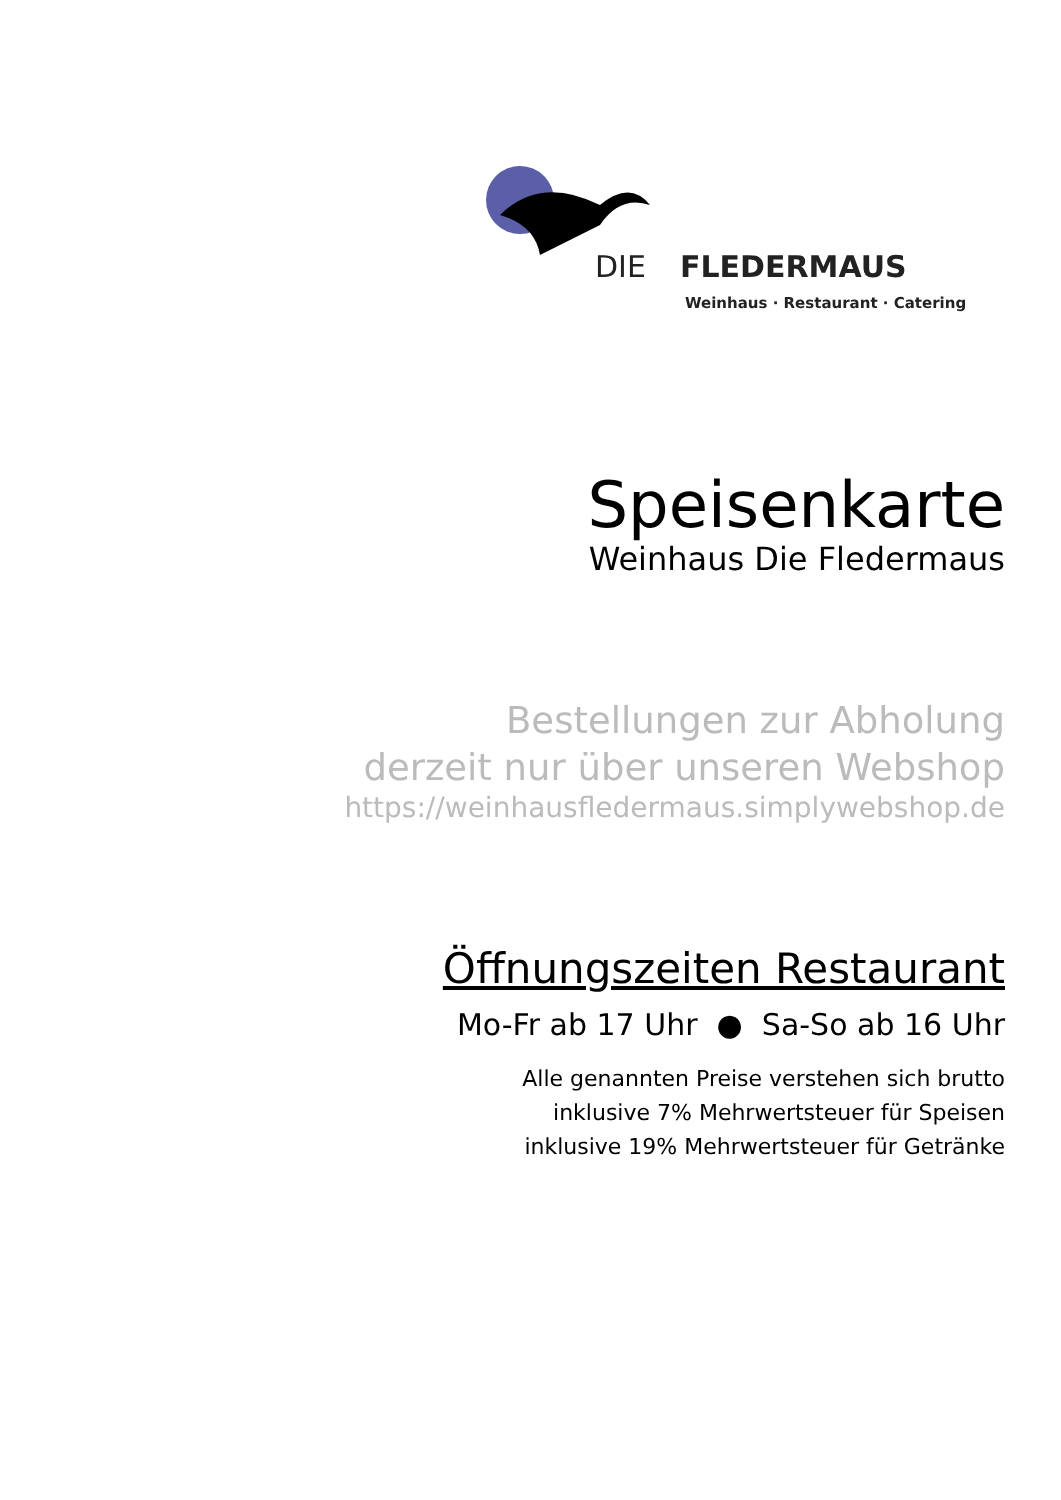DIE
FLEDERMAUS
Weinhaus · Restaurant · Catering
Speisenkarte
Weinhaus Die Fledermaus
Bestellungen zur Abholung
derzeit nur über unseren Webshop
https://weinhausfledermaus.simplywebshop.de
Öffnungszeiten Restaurant
Mo-Fr ab 17 Uhr ● Sa-So ab 16 Uhr
Alle genannten Preise verstehen sich brutto
inklusive 7% Mehrwertsteuer für Speisen
inklusive 19% Mehrwertsteuer für Getränke